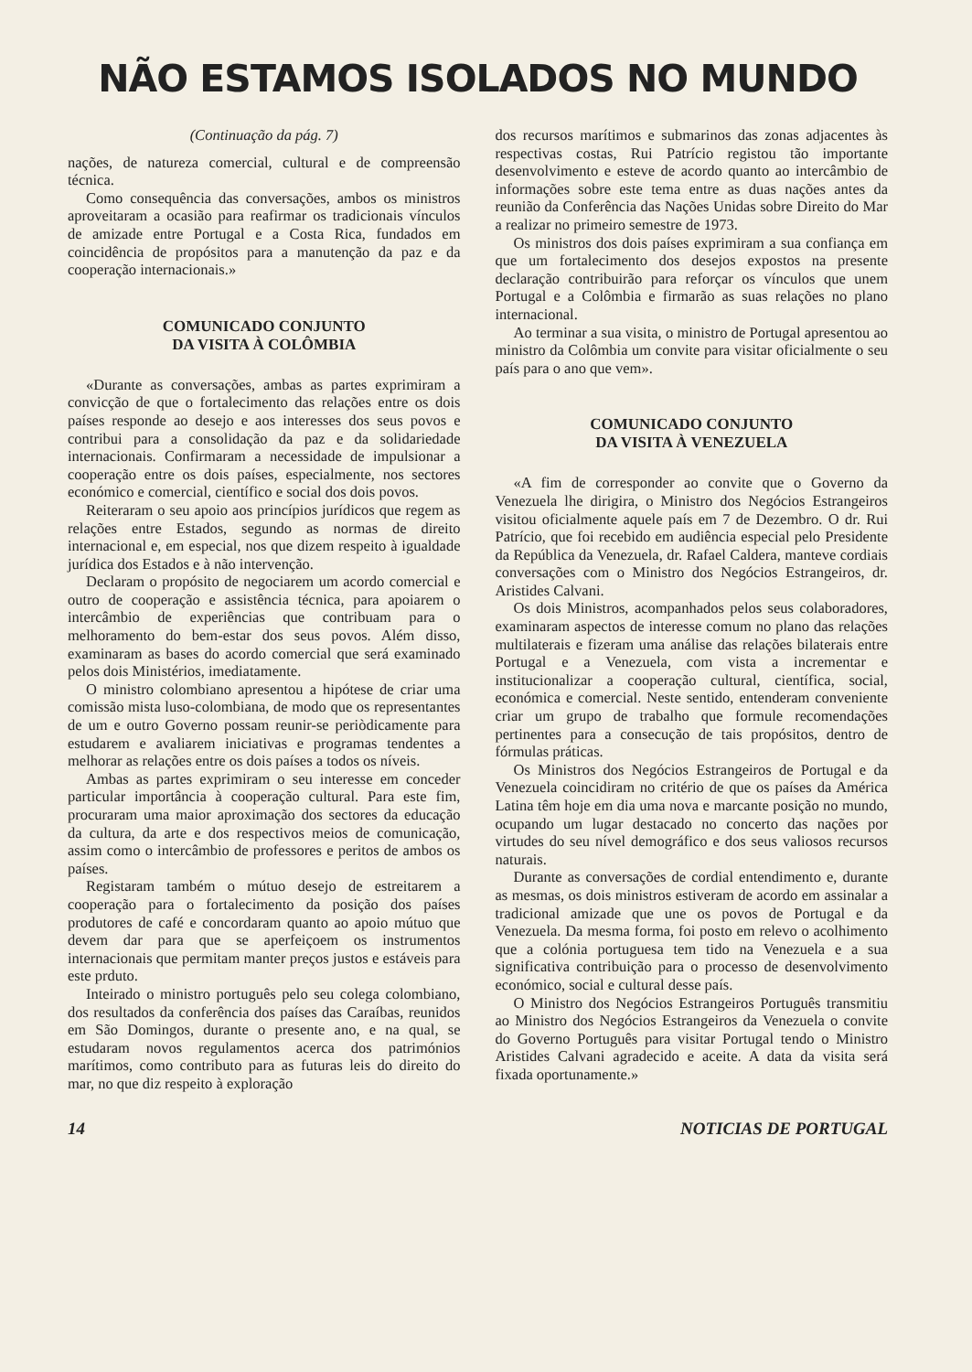NÃO ESTAMOS ISOLADOS NO MUNDO
(Continuação da pág. 7)
nações, de natureza comercial, cultural e de compreensão técnica.
Como consequência das conversações, ambos os ministros aproveitaram a ocasião para reafirmar os tradicionais vínculos de amizade entre Portugal e a Costa Rica, fundados em coincidência de propósitos para a manutenção da paz e da cooperação internacionais.»
COMUNICADO CONJUNTO
DA VISITA À COLÔMBIA
«Durante as conversações, ambas as partes exprimiram a convicção de que o fortalecimento das relações entre os dois países responde ao desejo e aos interesses dos seus povos e contribui para a consolidação da paz e da solidariedade internacionais. Confirmaram a necessidade de impulsionar a cooperação entre os dois países, especialmente, nos sectores económico e comercial, científico e social dos dois povos.
Reiteraram o seu apoio aos princípios jurídicos que regem as relações entre Estados, segundo as normas de direito internacional e, em especial, nos que dizem respeito à igualdade jurídica dos Estados e à não intervenção.
Declaram o propósito de negociarem um acordo comercial e outro de cooperação e assistência técnica, para apoiarem o intercâmbio de experiências que contribuam para o melhoramento do bem-estar dos seus povos. Além disso, examinaram as bases do acordo comercial que será examinado pelos dois Ministérios, imediatamente.
O ministro colombiano apresentou a hipótese de criar uma comissão mista luso-colombiana, de modo que os representantes de um e outro Governo possam reunir-se periòdicamente para estudarem e avaliarem iniciativas e programas tendentes a melhorar as relações entre os dois países a todos os níveis.
Ambas as partes exprimiram o seu interesse em conceder particular importância à cooperação cultural. Para este fim, procuraram uma maior aproximação dos sectores da educação da cultura, da arte e dos respectivos meios de comunicação, assim como o intercâmbio de professores e peritos de ambos os países.
Registaram também o mútuo desejo de estreitarem a cooperação para o fortalecimento da posição dos países produtores de café e concordaram quanto ao apoio mútuo que devem dar para que se aperfeiçoem os instrumentos internacionais que permitam manter preços justos e estáveis para este prduto.
Inteirado o ministro português pelo seu colega colombiano, dos resultados da conferência dos países das Caraíbas, reunidos em São Domingos, durante o presente ano, e na qual, se estudaram novos regulamentos acerca dos patrimónios marítimos, como contributo para as futuras leis do direito do mar, no que diz respeito à exploração
dos recursos marítimos e submarinos das zonas adjacentes às respectivas costas, Rui Patrício registou tão importante desenvolvimento e esteve de acordo quanto ao intercâmbio de informações sobre este tema entre as duas nações antes da reunião da Conferência das Nações Unidas sobre Direito do Mar a realizar no primeiro semestre de 1973.
Os ministros dos dois países exprimiram a sua confiança em que um fortalecimento dos desejos expostos na presente declaração contribuirão para reforçar os vínculos que unem Portugal e a Colômbia e firmarão as suas relações no plano internacional.
Ao terminar a sua visita, o ministro de Portugal apresentou ao ministro da Colômbia um convite para visitar oficialmente o seu país para o ano que vem».
COMUNICADO CONJUNTO
DA VISITA À VENEZUELA
«A fim de corresponder ao convite que o Governo da Venezuela lhe dirigira, o Ministro dos Negócios Estrangeiros visitou oficialmente aquele país em 7 de Dezembro. O dr. Rui Patrício, que foi recebido em audiência especial pelo Presidente da República da Venezuela, dr. Rafael Caldera, manteve cordiais conversações com o Ministro dos Negócios Estrangeiros, dr. Aristides Calvani.
Os dois Ministros, acompanhados pelos seus colaboradores, examinaram aspectos de interesse comum no plano das relações multilaterais e fizeram uma análise das relações bilaterais entre Portugal e a Venezuela, com vista a incrementar e institucionalizar a cooperação cultural, científica, social, económica e comercial. Neste sentido, entenderam conveniente criar um grupo de trabalho que formule recomendações pertinentes para a consecução de tais propósitos, dentro de fórmulas práticas.
Os Ministros dos Negócios Estrangeiros de Portugal e da Venezuela coincidiram no critério de que os países da América Latina têm hoje em dia uma nova e marcante posição no mundo, ocupando um lugar destacado no concerto das nações por virtudes do seu nível demográfico e dos seus valiosos recursos naturais.
Durante as conversações de cordial entendimento e, durante as mesmas, os dois ministros estiveram de acordo em assinalar a tradicional amizade que une os povos de Portugal e da Venezuela. Da mesma forma, foi posto em relevo o acolhimento que a colónia portuguesa tem tido na Venezuela e a sua significativa contribuição para o processo de desenvolvimento económico, social e cultural desse país.
O Ministro dos Negócios Estrangeiros Português transmitiu ao Ministro dos Negócios Estrangeiros da Venezuela o convite do Governo Português para visitar Portugal tendo o Ministro Aristides Calvani agradecido e aceite. A data da visita será fixada oportunamente.»
14 NOTICIAS DE PORTUGAL